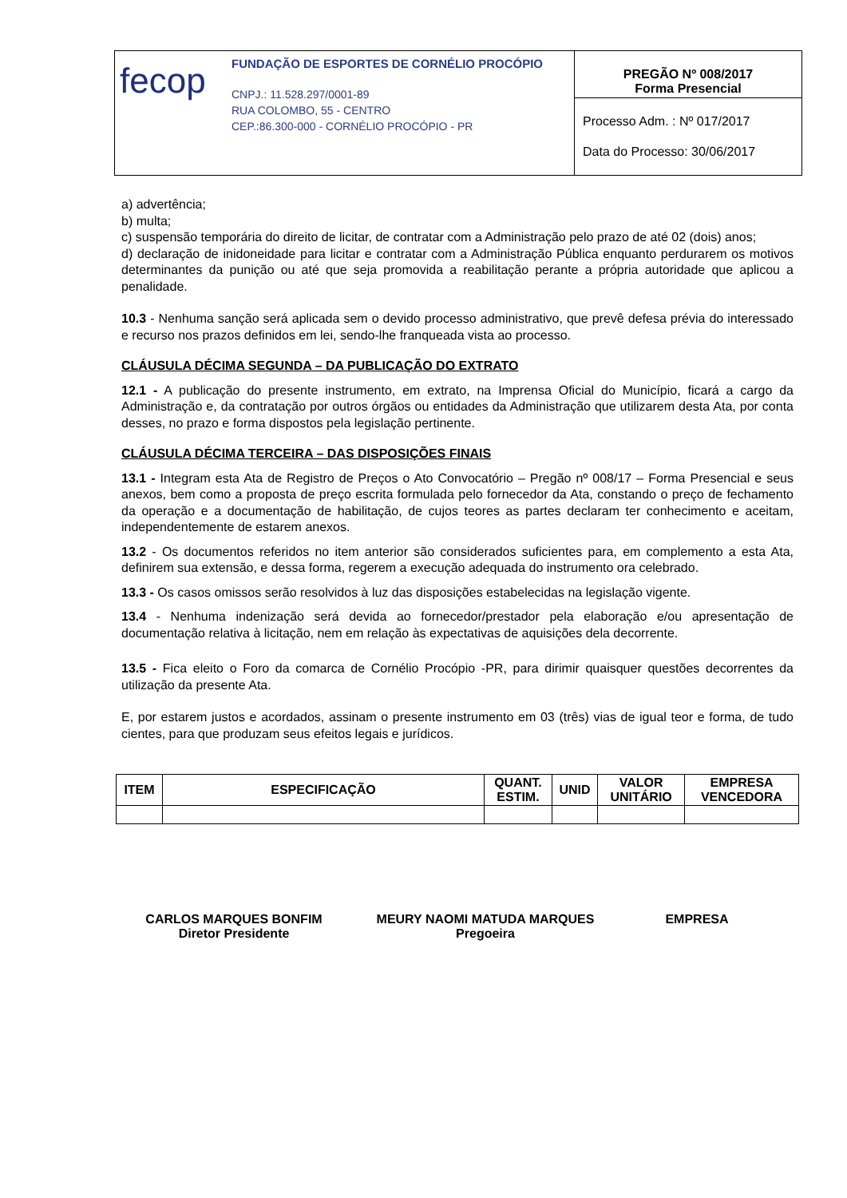fecop
FUNDAÇÃO DE ESPORTES DE CORNÉLIO PROCÓPIO
CNPJ.: 11.528.297/0001-89
RUA COLOMBO, 55 - CENTRO
CEP.:86.300-000 - CORNÉLIO PROCÓPIO - PR
PREGÃO Nº 008/2017
Forma Presencial
Processo Adm. : Nº 017/2017
Data do Processo: 30/06/2017
a) advertência;
b) multa;
c) suspensão temporária do direito de licitar, de contratar com a Administração pelo prazo de até 02 (dois) anos;
d) declaração de inidoneidade para licitar e contratar com a Administração Pública enquanto perdurarem os motivos determinantes da punição ou até que seja promovida a reabilitação perante a própria autoridade que aplicou a penalidade.
10.3 - Nenhuma sanção será aplicada sem o devido processo administrativo, que prevê defesa prévia do interessado e recurso nos prazos definidos em lei, sendo-lhe franqueada vista ao processo.
CLÁUSULA DÉCIMA SEGUNDA – DA PUBLICAÇÃO DO EXTRATO
12.1 - A publicação do presente instrumento, em extrato, na Imprensa Oficial do Município, ficará a cargo da Administração e, da contratação por outros órgãos ou entidades da Administração que utilizarem desta Ata, por conta desses, no prazo e forma dispostos pela legislação pertinente.
CLÁUSULA DÉCIMA TERCEIRA – DAS DISPOSIÇÕES FINAIS
13.1 - Integram esta Ata de Registro de Preços o Ato Convocatório – Pregão nº 008/17 – Forma Presencial e seus anexos, bem como a proposta de preço escrita formulada pelo fornecedor da Ata, constando o preço de fechamento da operação e a documentação de habilitação, de cujos teores as partes declaram ter conhecimento e aceitam, independentemente de estarem anexos.
13.2 - Os documentos referidos no item anterior são considerados suficientes para, em complemento a esta Ata, definirem sua extensão, e dessa forma, regerem a execução adequada do instrumento ora celebrado.
13.3 - Os casos omissos serão resolvidos à luz das disposições estabelecidas na legislação vigente.
13.4 - Nenhuma indenização será devida ao fornecedor/prestador pela elaboração e/ou apresentação de documentação relativa à licitação, nem em relação às expectativas de aquisições dela decorrente.
13.5 - Fica eleito o Foro da comarca de Cornélio Procópio -PR, para dirimir quaisquer questões decorrentes da utilização da presente Ata.
E, por estarem justos e acordados, assinam o presente instrumento em 03 (três) vias de igual teor e forma, de tudo cientes, para que produzam seus efeitos legais e jurídicos.
| ITEM | ESPECIFICAÇÃO | QUANT. ESTIM. | UNID | VALOR UNITÁRIO | EMPRESA VENCEDORA |
| --- | --- | --- | --- | --- | --- |
CARLOS MARQUES BONFIM
Diretor Presidente
MEURY NAOMI MATUDA MARQUES
Pregoeira
EMPRESA